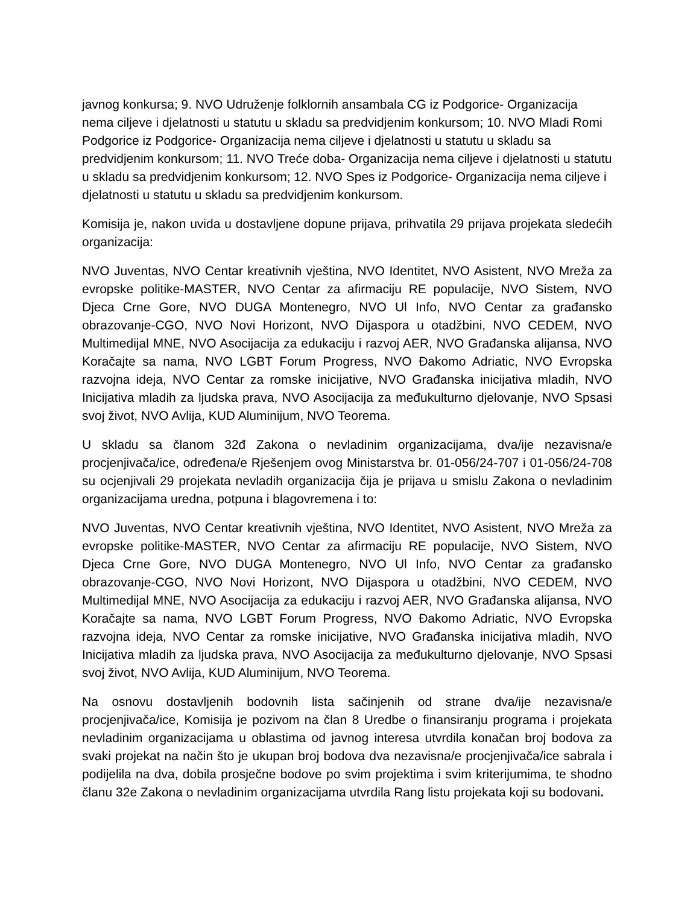javnog konkursa; 9. NVO Udruženje folklornih ansambala CG iz Podgorice- Organizacija nema ciljeve i djelatnosti u statutu u skladu sa predvidjenim konkursom; 10. NVO Mladi Romi Podgorice iz Podgorice- Organizacija nema ciljeve i djelatnosti u statutu u skladu sa predvidjenim konkursom; 11. NVO Treće doba- Organizacija nema ciljeve i djelatnosti u statutu u skladu sa predvidjenim konkursom; 12. NVO Spes iz Podgorice- Organizacija nema ciljeve i djelatnosti u statutu u skladu sa predvidjenim konkursom.
Komisija je, nakon uvida u dostavljene dopune prijava, prihvatila 29 prijava projekata sledećih organizacija:
NVO Juventas, NVO Centar kreativnih vještina, NVO Identitet, NVO Asistent, NVO Mreža za evropske politike-MASTER, NVO Centar za afirmaciju RE populacije, NVO Sistem, NVO Djeca Crne Gore, NVO DUGA Montenegro, NVO Ul Info, NVO Centar za građansko obrazovanje-CGO, NVO Novi Horizont, NVO Dijaspora u otadžbini, NVO CEDEM, NVO Multimedijal MNE, NVO Asocijacija za edukaciju i razvoj AER, NVO Građanska alijansa, NVO Koračajte sa nama, NVO LGBT Forum Progress, NVO Đakomo Adriatic, NVO Evropska razvojna ideja, NVO Centar za romske inicijative, NVO Građanska inicijativa mladih, NVO Inicijativa mladih za ljudska prava, NVO Asocijacija za međukulturno djelovanje, NVO Spsasi svoj život, NVO Avlija, KUD Aluminijum, NVO Teorema.
U skladu sa članom 32đ Zakona o nevladinim organizacijama, dva/ije nezavisna/e procjenjivača/ice, određena/e Rješenjem ovog Ministarstva br. 01-056/24-707 i 01-056/24-708 su ocjenjivali 29 projekata nevladih organizacija čija je prijava u smislu Zakona o nevladinim organizacijama uredna, potpuna i blagovremena i to:
NVO Juventas, NVO Centar kreativnih vještina, NVO Identitet, NVO Asistent, NVO Mreža za evropske politike-MASTER, NVO Centar za afirmaciju RE populacije, NVO Sistem, NVO Djeca Crne Gore, NVO DUGA Montenegro, NVO Ul Info, NVO Centar za građansko obrazovanje-CGO, NVO Novi Horizont, NVO Dijaspora u otadžbini, NVO CEDEM, NVO Multimedijal MNE, NVO Asocijacija za edukaciju i razvoj AER, NVO Građanska alijansa, NVO Koračajte sa nama, NVO LGBT Forum Progress, NVO Đakomo Adriatic, NVO Evropska razvojna ideja, NVO Centar za romske inicijative, NVO Građanska inicijativa mladih, NVO Inicijativa mladih za ljudska prava, NVO Asocijacija za međukulturno djelovanje, NVO Spsasi svoj život, NVO Avlija, KUD Aluminijum, NVO Teorema.
Na osnovu dostavljenih bodovnih lista sačinjenih od strane dva/ije nezavisna/e procjenjivača/ice, Komisija je pozivom na član 8 Uredbe o finansiranju programa i projekata nevladinim organizacijama u oblastima od javnog interesa utvrdila konačan broj bodova za svaki projekat na način što je ukupan broj bodova dva nezavisna/e procjenjivača/ice sabrala i podijelila na dva, dobila prosječne bodove po svim projektima i svim kriterijumima, te shodno članu 32e Zakona o nevladinim organizacijama utvrdila Rang listu projekata koji su bodovani.